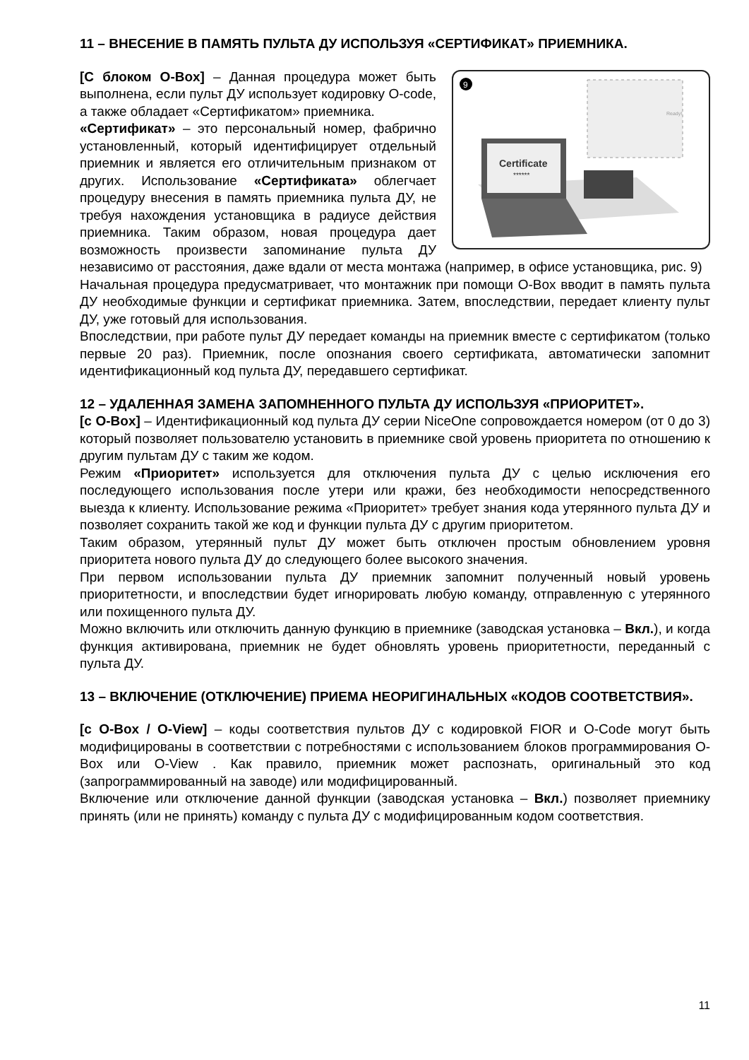11 – ВНЕСЕНИЕ В ПАМЯТЬ ПУЛЬТА ДУ ИСПОЛЬЗУЯ «СЕРТИФИКАТ» ПРИЕМНИКА.
9
Ready!
Certificate
******
[С блоком O-Box] – Данная процедура может быть выполнена, если пульт ДУ использует кодировку O-code, а также обладает «Сертификатом» приемника.
«Сертификат» – это персональный номер, фабрично установленный, который идентифицирует отдельный приемник и является его отличительным признаком от других. Использование «Сертификата» облегчает процедуру внесения в память приемника пульта ДУ, не требуя нахождения установщика в радиусе действия приемника. Таким образом, новая процедура дает возможность произвести запоминание пульта ДУ независимо от расстояния, даже вдали от места монтажа (например, в офисе установщика, рис. 9)
Начальная процедура предусматривает, что монтажник при помощи O-Box вводит в память пульта ДУ необходимые функции и сертификат приемника. Затем, впоследствии, передает клиенту пульт ДУ, уже готовый для использования.
Впоследствии, при работе пульт ДУ передает команды на приемник вместе с сертификатом (только первые 20 раз). Приемник, после опознания своего сертификата, автоматически запомнит идентификационный код пульта ДУ, передавшего сертификат.
12 – УДАЛЕННАЯ ЗАМЕНА ЗАПОМНЕННОГО ПУЛЬТА ДУ ИСПОЛЬЗУЯ «ПРИОРИТЕТ».
[с O-Box] – Идентификационный код пульта ДУ серии NiceOne сопровождается номером (от 0 до 3) который позволяет пользователю установить в приемнике свой уровень приоритета по отношению к другим пультам ДУ с таким же кодом.
Режим «Приоритет» используется для отключения пульта ДУ с целью исключения его последующего использования после утери или кражи, без необходимости непосредственного выезда к клиенту. Использование режима «Приоритет» требует знания кода утерянного пульта ДУ и позволяет сохранить такой же код и функции пульта ДУ с другим приоритетом.
Таким образом, утерянный пульт ДУ может быть отключен простым обновлением уровня приоритета нового пульта ДУ до следующего более высокого значения.
При первом использовании пульта ДУ приемник запомнит полученный новый уровень приоритетности, и впоследствии будет игнорировать любую команду, отправленную с утерянного или похищенного пульта ДУ.
Можно включить или отключить данную функцию в приемнике (заводская установка – Вкл.), и когда функция активирована, приемник не будет обновлять уровень приоритетности, переданный с пульта ДУ.
13 – ВКЛЮЧЕНИЕ (ОТКЛЮЧЕНИЕ) ПРИЕМА НЕОРИГИНАЛЬНЫХ «КОДОВ СООТВЕТСТВИЯ».
[с O-Box / O-View] – коды соответствия пультов ДУ с кодировкой FIOR и O-Code могут быть модифицированы в соответствии с потребностями с использованием блоков программирования O-Box или O-View . Как правило, приемник может распознать, оригинальный это код (запрограммированный на заводе) или модифицированный.
Включение или отключение данной функции (заводская установка – Вкл.) позволяет приемнику принять (или не принять) команду с пульта ДУ с модифицированным кодом соответствия.
11